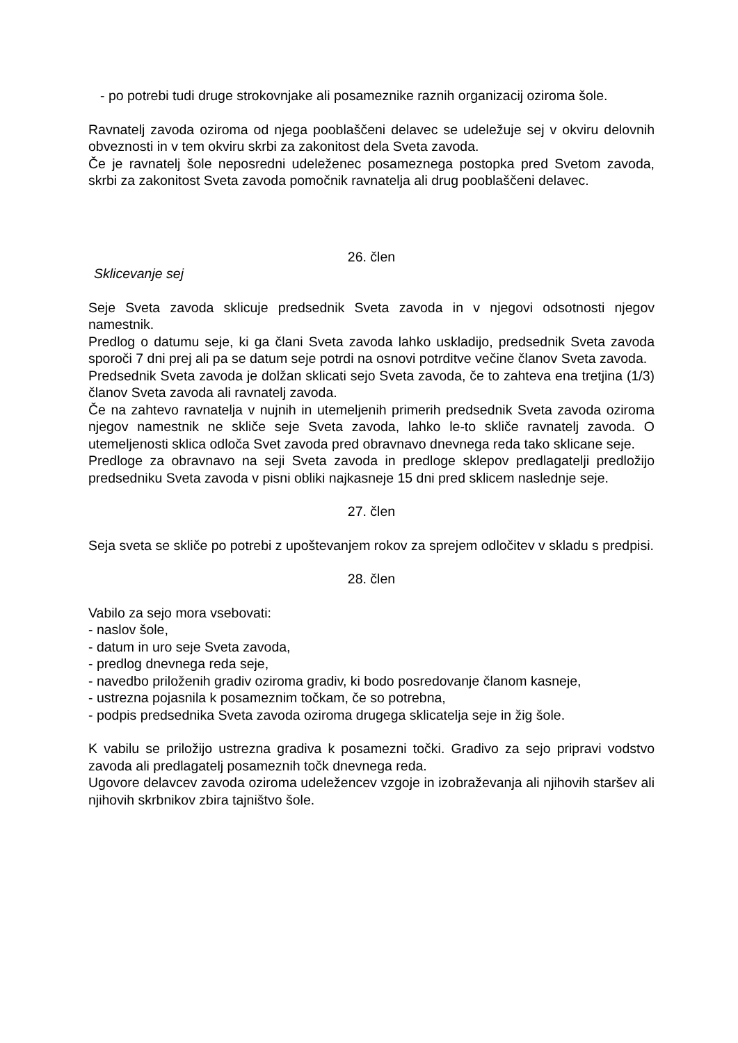- po potrebi tudi druge strokovnjake ali posameznike raznih organizacij oziroma šole.
Ravnatelj zavoda oziroma od njega pooblaščeni delavec se udeležuje sej v okviru delovnih obveznosti in v tem okviru skrbi za zakonitost dela Sveta zavoda.
Če je ravnatelj šole neposredni udeleženec posameznega postopka pred Svetom zavoda, skrbi za zakonitost Sveta zavoda pomočnik ravnatelja ali drug pooblaščeni delavec.
26. člen
Sklicevanje sej
Seje Sveta zavoda sklicuje predsednik Sveta zavoda in v njegovi odsotnosti njegov namestnik.
Predlog o datumu seje, ki ga člani Sveta zavoda lahko uskladijo, predsednik Sveta zavoda sporoči 7 dni prej ali pa se datum seje potrdi na osnovi potrditve večine članov Sveta zavoda.
Predsednik Sveta zavoda je dolžan sklicati sejo Sveta zavoda, če to zahteva ena tretjina (1/3) članov Sveta zavoda ali ravnatelj zavoda.
Če na zahtevo ravnatelja v nujnih in utemeljenih primerih predsednik Sveta zavoda oziroma njegov namestnik ne skliče seje Sveta zavoda, lahko le-to skliče ravnatelj zavoda. O utemeljenosti sklica odloča Svet zavoda pred obravnavo dnevnega reda tako sklicane seje.
Predloge za obravnavo na seji Sveta zavoda in predloge sklepov predlagatelji predložijo predsedniku Sveta zavoda v pisni obliki najkasneje 15 dni pred sklicem naslednje seje.
27. člen
Seja sveta se skliče po potrebi z upoštevanjem rokov za sprejem odločitev v skladu s predpisi.
28. člen
Vabilo za sejo mora vsebovati:
- naslov šole,
- datum in uro seje Sveta zavoda,
- predlog dnevnega reda seje,
- navedbo priloženih gradiv oziroma gradiv, ki bodo posredovanje članom kasneje,
- ustrezna pojasnila k posameznim točkam, če so potrebna,
- podpis predsednika Sveta zavoda oziroma drugega sklicatelja seje in žig šole.
K vabilu se priložijo ustrezna gradiva k posamezni točki. Gradivo za sejo pripravi vodstvo zavoda ali predlagatelj posameznih točk dnevnega reda.
Ugovore delavcev zavoda oziroma udeležencev vzgoje in izobraževanja ali njihovih staršev ali njihovih skrbnikov zbira tajništvo šole.